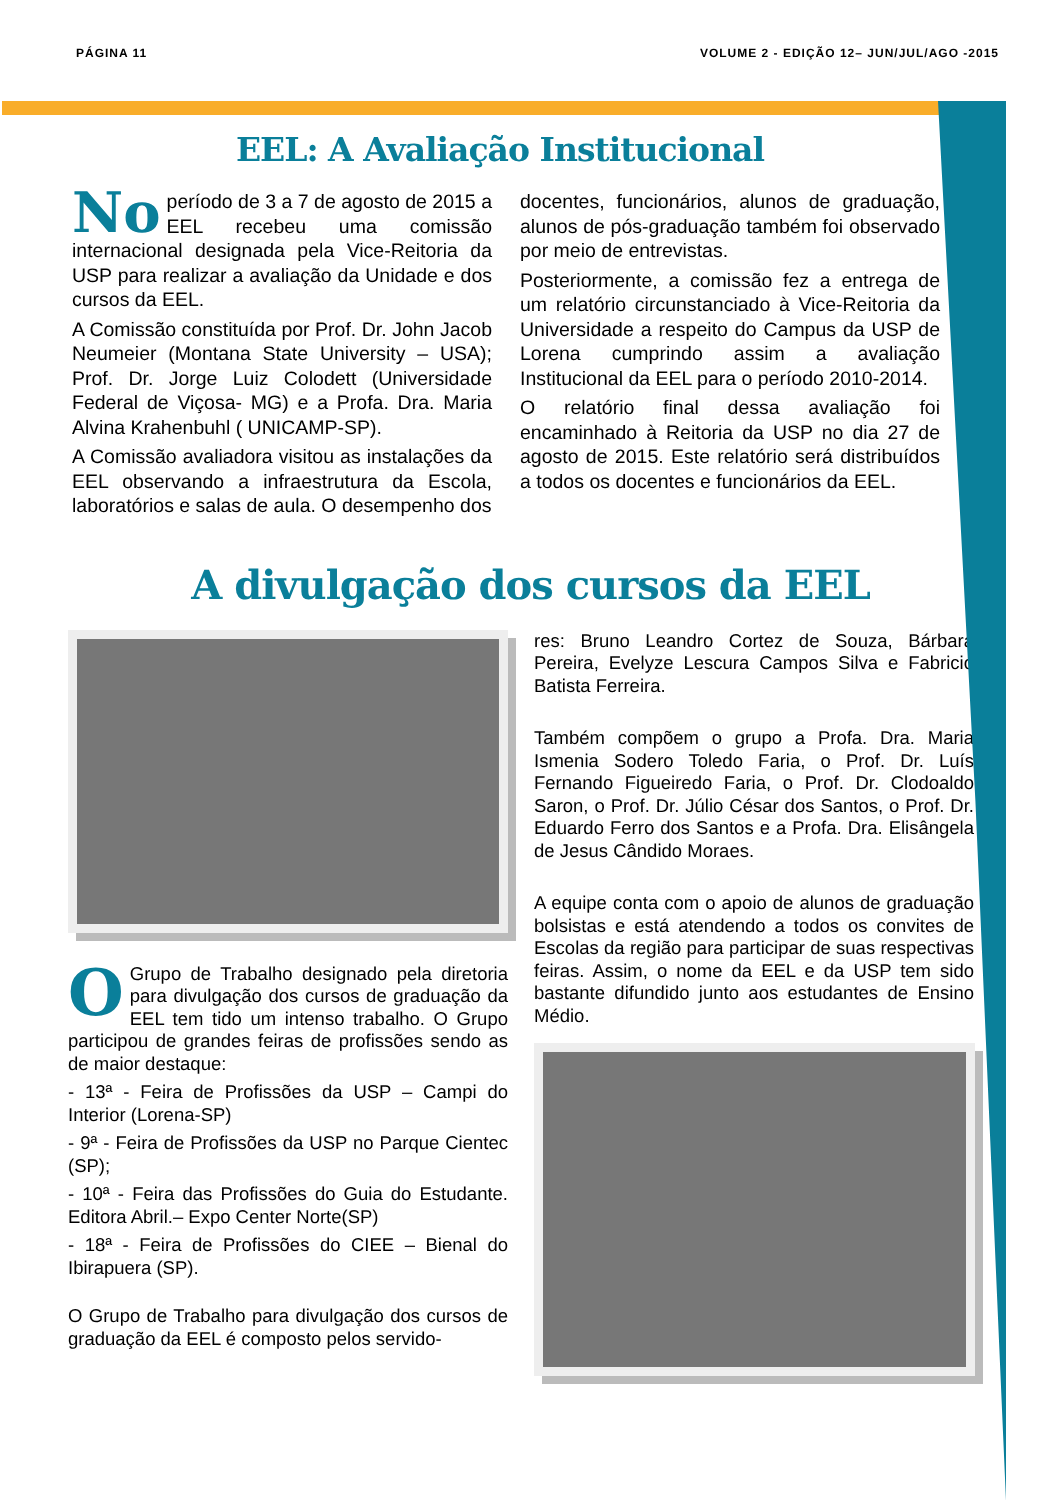PÁGINA 11 VOLUME 2 - EDIÇÃO 12– JUN/JUL/AGO -2015
EEL: A Avaliação Institucional
No período de 3 a 7 de agosto de 2015 a EEL recebeu uma comissão internacional designada pela Vice-Reitoria da USP para realizar a avaliação da Unidade e dos cursos da EEL.
A Comissão constituída por Prof. Dr. John Jacob Neumeier (Montana State University – USA); Prof. Dr. Jorge Luiz Colodett (Universidade Federal de Viçosa- MG) e a Profa. Dra. Maria Alvina Krahenbuhl ( UNICAMP-SP).
A Comissão avaliadora visitou as instalações da EEL observando a infraestrutura da Escola, laboratórios e salas de aula. O desempenho dos
docentes, funcionários, alunos de graduação, alunos de pós-graduação também foi observado por meio de entrevistas.
Posteriormente, a comissão fez a entrega de um relatório circunstanciado à Vice-Reitoria da Universidade a respeito do Campus da USP de Lorena cumprindo assim a avaliação Institucional da EEL para o período 2010-2014.
O relatório final dessa avaliação foi encaminhado à Reitoria da USP no dia 27 de agosto de 2015. Este relatório será distribuídos a todos os docentes e funcionários da EEL.
A divulgação dos cursos da EEL
OGrupo de Trabalho designado pela diretoria para divulgação dos cursos de graduação da EEL tem tido um intenso trabalho. O Grupo participou de grandes feiras de profissões sendo as de maior destaque:
- 13ª - Feira de Profissões da USP – Campi do Interior (Lorena-SP)
- 9ª - Feira de Profissões da USP no Parque Cientec (SP);
- 10ª - Feira das Profissões do Guia do Estudante. Editora Abril.– Expo Center Norte(SP)
- 18ª - Feira de Profissões do CIEE – Bienal do Ibirapuera (SP).
O Grupo de Trabalho para divulgação dos cursos de graduação da EEL é composto pelos servido-
res: Bruno Leandro Cortez de Souza, Bárbara Pereira, Evelyze Lescura Campos Silva e Fabricio Batista Ferreira.
Também compõem o grupo a Profa. Dra. Maria Ismenia Sodero Toledo Faria, o Prof. Dr. Luís Fernando Figueiredo Faria, o Prof. Dr. Clodoaldo Saron, o Prof. Dr. Júlio César dos Santos, o Prof. Dr. Eduardo Ferro dos Santos e a Profa. Dra. Elisângela de Jesus Cândido Moraes.
A equipe conta com o apoio de alunos de graduação bolsistas e está atendendo a todos os convites de Escolas da região para participar de suas respectivas feiras. Assim, o nome da EEL e da USP tem sido bastante difundido junto aos estudantes de Ensino Médio.